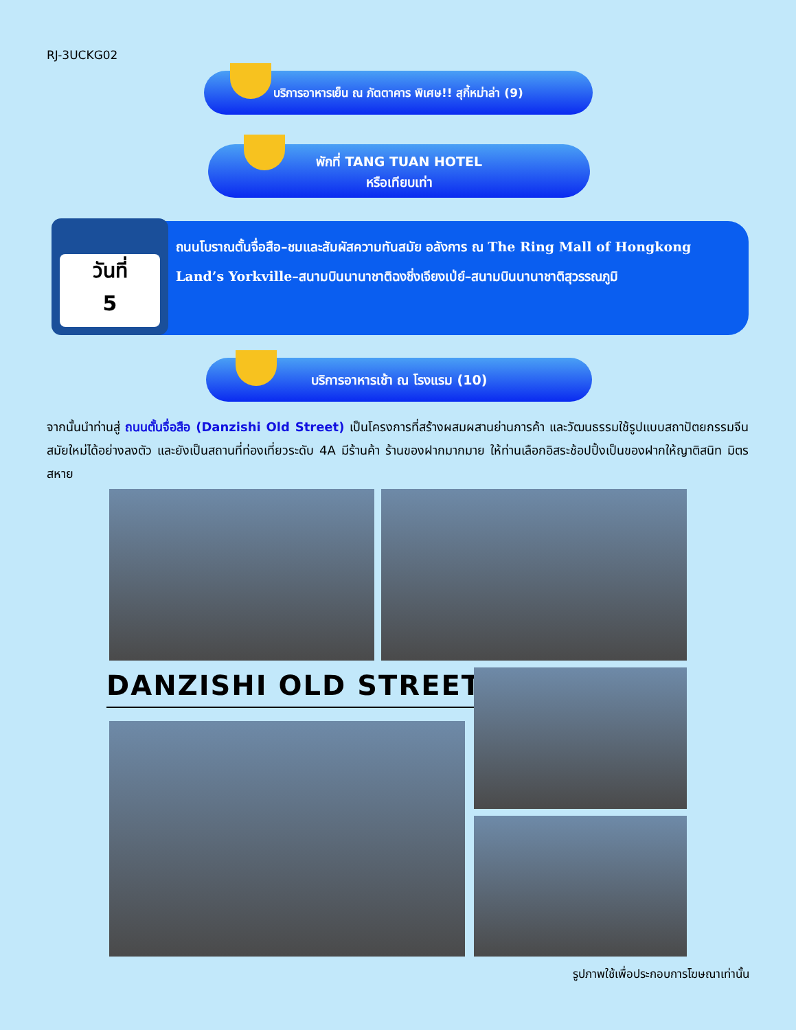RJ-3UCKG02
บริการอาหารเย็น ณ ภัตตาคาร พิเศษ!! สุกี้หม่าล่า (9)
พักที่ TANG TUAN HOTEL
หรือเทียบเท่า
วันที่
5
ถนนโบราณตั้นจื่อสือ–ชมและสัมผัสความทันสมัย อลังการ ณ The Ring Mall of Hongkong Land’s Yorkville–สนามบินนานาชาติฉงชิ่งเจียงเป่ย์–สนามบินนานาชาติสุวรรณภูมิ
บริการอาหารเช้า ณ โรงแรม (10)
จากนั้นนำท่านสู่ ถนนตั้นจื่อสือ (Danzishi Old Street) เป็นโครงการที่สร้างผสมผสานย่านการค้า และวัฒนธรรมใช้รูปแบบสถาปัตยกรรมจีนสมัยใหม่ได้อย่างลงตัว และยังเป็นสถานที่ท่องเที่ยวระดับ 4A มีร้านค้า ร้านของฝากมากมาย ให้ท่านเลือกอิสระช้อปปิ้งเป็นของฝากให้ญาติสนิท มิตรสหาย
DANZISHI OLD STREET
รูปภาพใช้เพื่อประกอบการโฆษณาเท่านั้น